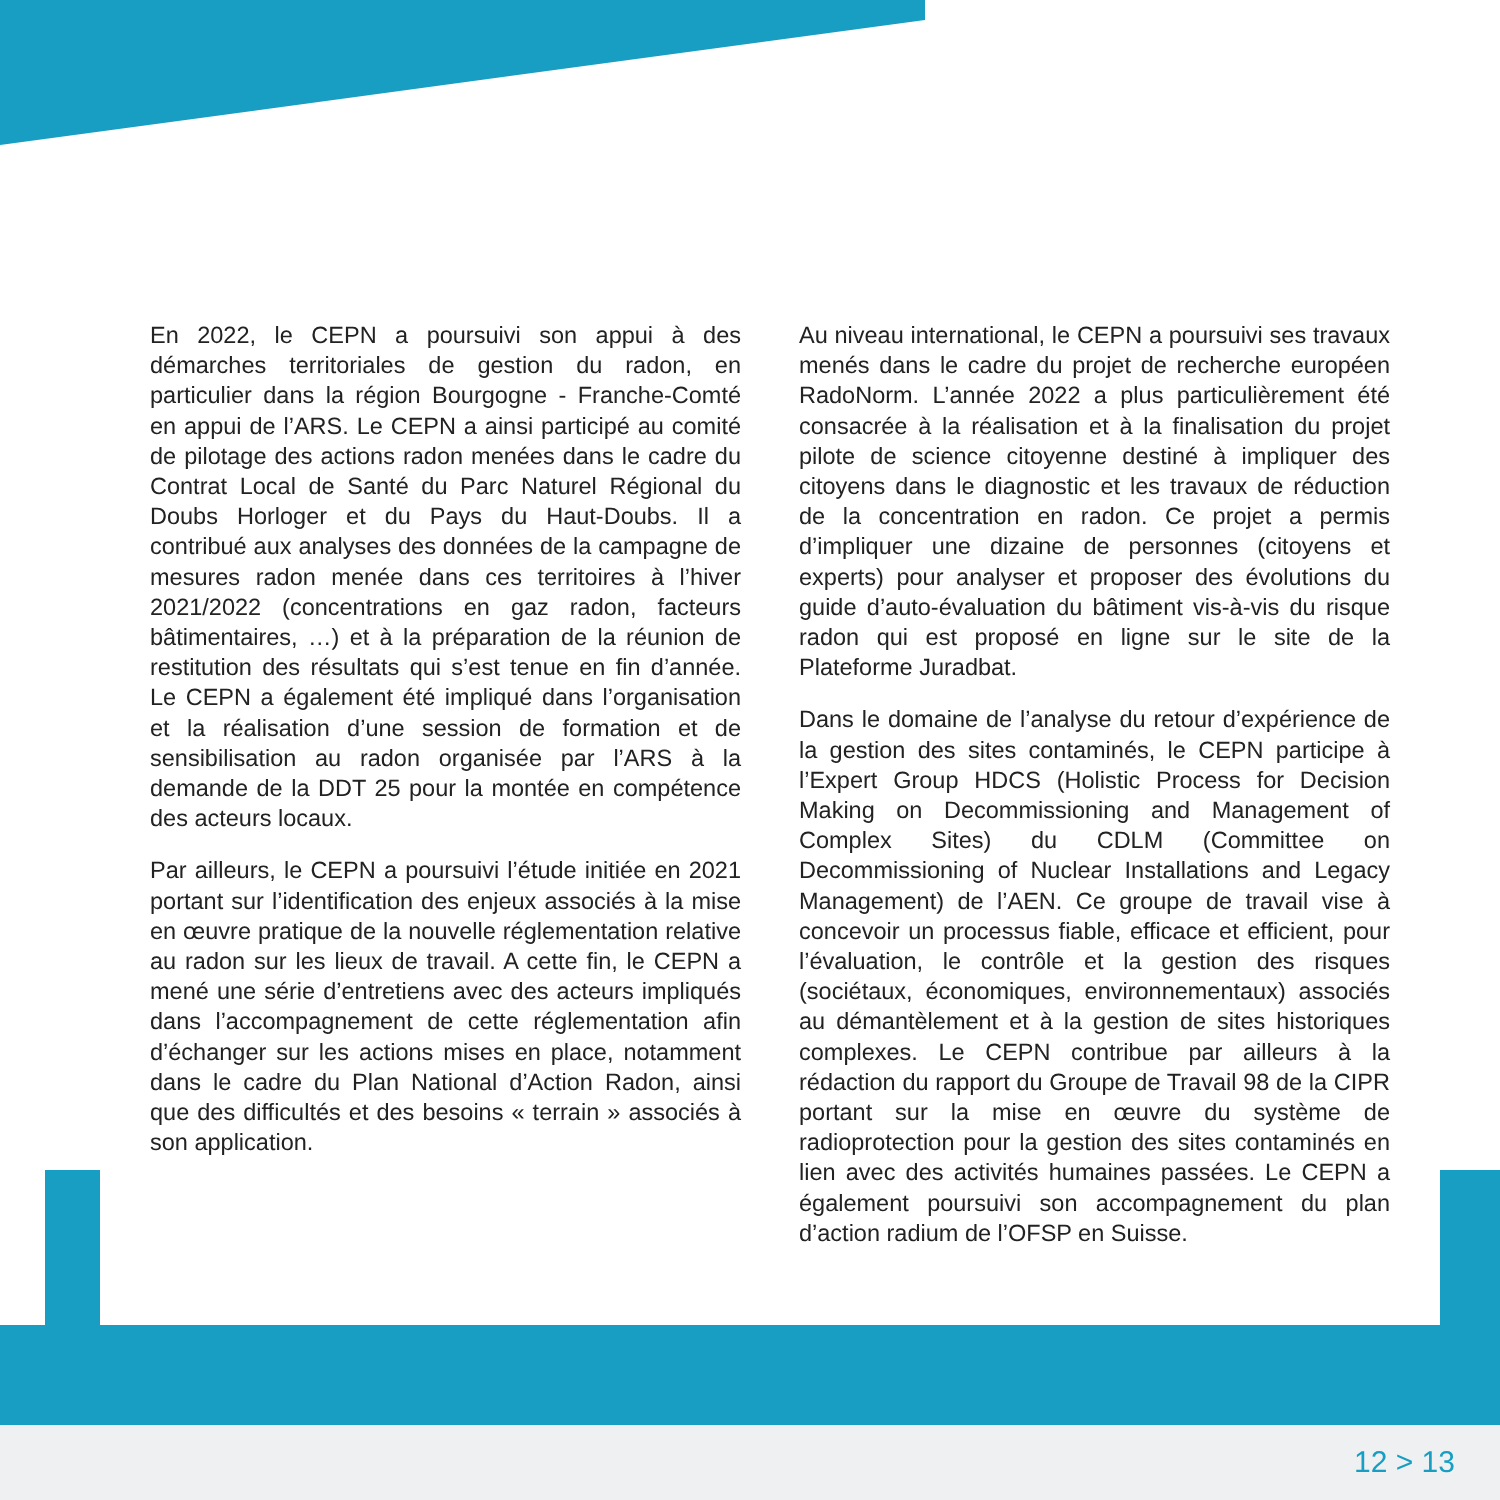En 2022, le CEPN a poursuivi son appui à des démarches territoriales de gestion du radon, en particulier dans la région Bourgogne - Franche-Comté en appui de l’ARS. Le CEPN a ainsi participé au comité de pilotage des actions radon menées dans le cadre du Contrat Local de Santé du Parc Naturel Régional du Doubs Horloger et du Pays du Haut-Doubs. Il a contribué aux analyses des données de la campagne de mesures radon menée dans ces territoires à l’hiver 2021/2022 (concentrations en gaz radon, facteurs bâtimentaires, …) et à la préparation de la réunion de restitution des résultats qui s’est tenue en fin d’année. Le CEPN a également été impliqué dans l’organisation et la réalisation d’une session de formation et de sensibilisation au radon organisée par l’ARS à la demande de la DDT 25 pour la montée en compétence des acteurs locaux.
Par ailleurs, le CEPN a poursuivi l’étude initiée en 2021 portant sur l’identification des enjeux associés à la mise en œuvre pratique de la nouvelle réglementation relative au radon sur les lieux de travail. A cette fin, le CEPN a mené une série d’entretiens avec des acteurs impliqués dans l’accompagnement de cette réglementation afin d’échanger sur les actions mises en place, notamment dans le cadre du Plan National d’Action Radon, ainsi que des difficultés et des besoins « terrain » associés à son application.
Au niveau international, le CEPN a poursuivi ses travaux menés dans le cadre du projet de recherche européen RadoNorm. L’année 2022 a plus particulièrement été consacrée à la réalisation et à la finalisation du projet pilote de science citoyenne destiné à impliquer des citoyens dans le diagnostic et les travaux de réduction de la concentration en radon. Ce projet a permis d’impliquer une dizaine de personnes (citoyens et experts) pour analyser et proposer des évolutions du guide d’auto-évaluation du bâtiment vis-à-vis du risque radon qui est proposé en ligne sur le site de la Plateforme Juradbat.
Dans le domaine de l’analyse du retour d’expérience de la gestion des sites contaminés, le CEPN participe à l’Expert Group HDCS (Holistic Process for Decision Making on Decommissioning and Management of Complex Sites) du CDLM (Committee on Decommissioning of Nuclear Installations and Legacy Management) de l’AEN. Ce groupe de travail vise à concevoir un processus fiable, efficace et efficient, pour l’évaluation, le contrôle et la gestion des risques (sociétaux, économiques, environnementaux) associés au démantèlement et à la gestion de sites historiques complexes. Le CEPN contribue par ailleurs à la rédaction du rapport du Groupe de Travail 98 de la CIPR portant sur la mise en œuvre du système de radioprotection pour la gestion des sites contaminés en lien avec des activités humaines passées. Le CEPN a également poursuivi son accompagnement du plan d’action radium de l’OFSP en Suisse.
12 > 13